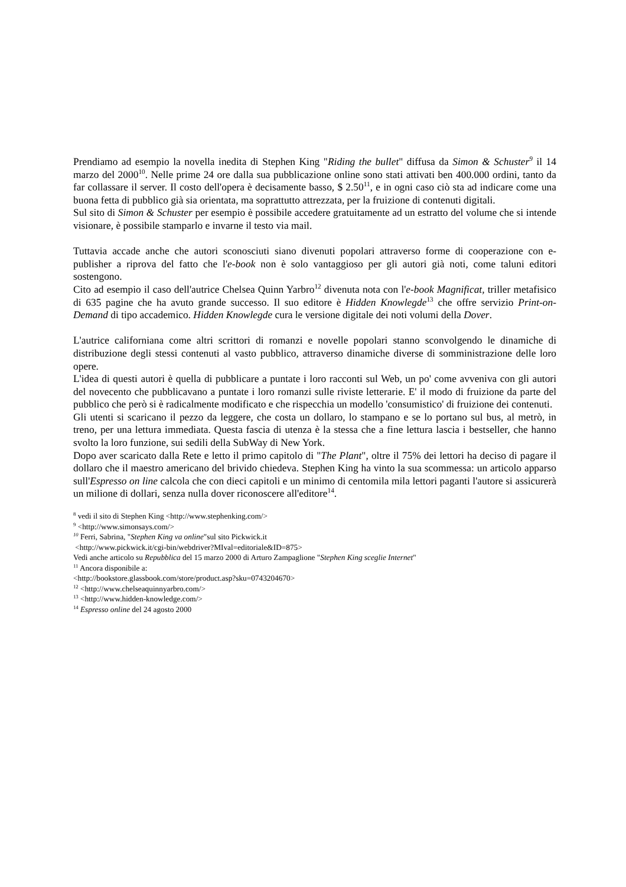Prendiamo ad esempio la novella inedita di Stephen King "Riding the bullet" diffusa da Simon & Schuster<sup>9</sup> il 14 marzo del 2000<sup>10</sup>. Nelle prime 24 ore dalla sua pubblicazione online sono stati attivati ben 400.000 ordini, tanto da far collassare il server. Il costo dell'opera è decisamente basso, $ 2.50<sup>11</sup>, e in ogni caso ciò sta ad indicare come una buona fetta di pubblico già sia orientata, ma soprattutto attrezzata, per la fruizione di contenuti digitali.
Sul sito di Simon & Schuster per esempio è possibile accedere gratuitamente ad un estratto del volume che si intende visionare, è possibile stamparlo e invarne il testo via mail.
Tuttavia accade anche che autori sconosciuti siano divenuti popolari attraverso forme di cooperazione con e-publisher a riprova del fatto che l'e-book non è solo vantaggioso per gli autori già noti, come taluni editori sostengono.
Cito ad esempio il caso dell'autrice Chelsea Quinn Yarbro<sup>12</sup> divenuta nota con l'e-book Magnificat, triller metafisico di 635 pagine che ha avuto grande successo. Il suo editore è Hidden Knowlegde<sup>13</sup> che offre servizio Print-on-Demand di tipo accademico. Hidden Knowlegde cura le versione digitale dei noti volumi della Dover.
L'autrice californiana come altri scrittori di romanzi e novelle popolari stanno sconvolgendo le dinamiche di distribuzione degli stessi contenuti al vasto pubblico, attraverso dinamiche diverse di somministrazione delle loro opere.
L'idea di questi autori è quella di pubblicare a puntate i loro racconti sul Web, un po' come avveniva con gli autori del novecento che pubblicavano a puntate i loro romanzi sulle riviste letterarie. E' il modo di fruizione da parte del pubblico che però si è radicalmente modificato e che rispecchia un modello 'consumistico' di fruizione dei contenuti.
Gli utenti si scaricano il pezzo da leggere, che costa un dollaro, lo stampano e se lo portano sul bus, al metrò, in treno, per una lettura immediata. Questa fascia di utenza è la stessa che a fine lettura lascia i bestseller, che hanno svolto la loro funzione, sui sedili della SubWay di New York.
Dopo aver scaricato dalla Rete e letto il primo capitolo di "The Plant", oltre il 75% dei lettori ha deciso di pagare il dollaro che il maestro americano del brivido chiedeva. Stephen King ha vinto la sua scommessa: un articolo apparso sull'Espresso on line calcola che con dieci capitoli e un minimo di centomila mila lettori paganti l'autore si assicurerà un milione di dollari, senza nulla dover riconoscere all'editore<sup>14</sup>.
<sup>8</sup> vedi il sito di Stephen King <http://www.stephenking.com/>
<sup>9</sup> <http://www.simonsays.com/>
<sup>10</sup> Ferri, Sabrina, "Stephen King va online"sul sito Pickwick.it
<http://www.pickwick.it/cgi-bin/webdriver?MIval=editoriale&ID=875>
Vedi anche articolo su Repubblica del 15 marzo 2000 di Arturo Zampaglione "Stephen King sceglie Internet"
<sup>11</sup> Ancora disponibile a:
<http://bookstore.glassbook.com/store/product.asp?sku=0743204670>
<sup>12</sup> <http://www.chelseaquinnyarbro.com/>
<sup>13</sup> <http://www.hidden-knowledge.com/>
<sup>14</sup> Espresso online del 24 agosto 2000